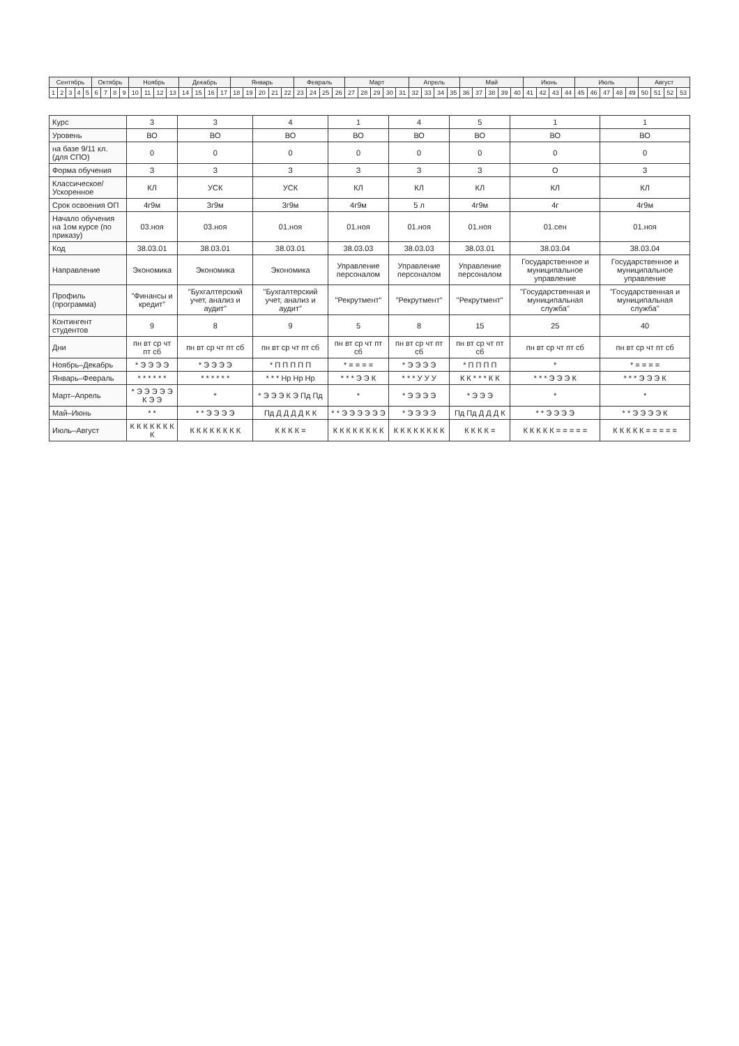| Сентябрь | | | | | Октябрь | | | | Ноябрь | | | | Декабрь | | | | Январь | | | | | Февраль | | | | Март | | | | | Апрель | | | | Май | | | | | Июнь | | | | Июль | | | | | Август | | | |
| --- | --- | --- | --- | --- | --- | --- | --- | --- | --- | --- | --- | --- | --- | --- | --- | --- | --- | --- | --- | --- | --- | --- | --- | --- | --- | --- | --- | --- | --- | --- | --- | --- | --- | --- | --- | --- | --- | --- | --- | --- | --- | --- | --- | --- | --- | --- | --- | --- | --- | --- | --- | --- |
| 1 | 2 | 3 | 4 | 5 | 6 | 7 | 8 | 9 | 10 | 11 | 12 | 13 | 14 | 15 | 16 | 17 | 18 | 19 | 20 | 21 | 22 | 23 | 24 | 25 | 26 | 27 | 28 | 29 | 30 | 31 | 32 | 33 | 34 | 35 | 36 | 37 | 38 | 39 | 40 | 41 | 42 | 43 | 44 | 45 | 46 | 47 | 48 | 49 | 50 | 51 | 52 | 53 |
| Курс | 3 | 3 | 4 | 1 | 4 | 5 | 1 | 1 |
| Уровень | ВО | ВО | ВО | ВО | ВО | ВО | ВО | ВО |
| на базе 9/11 кл. (для СПО) | 0 | 0 | 0 | 0 | 0 | 0 | 0 | 0 |
| Форма обучения | З | З | З | З | З | З | О | З |
| Классическое/ Ускоренное | КЛ | УСК | УСК | КЛ | КЛ | КЛ | КЛ | КЛ |
| Срок освоения ОП | 4г9м | 3г9м | 3г9м | 4г9м | 5 л | 4г9м | 4г | 4г9м |
| Начало обучения на 1ом курсе (по приказу) | 03.ноя | 03.ноя | 01.ноя | 01.ноя | 01.ноя | 01.ноя | 01.сен | 01.ноя |
| Код | 38.03.01 | 38.03.01 | 38.03.01 | 38.03.03 | 38.03.03 | 38.03.01 | 38.03.04 | 38.03.04 |
| Направление | Экономика | Экономика | Экономика | Управление персоналом | Управление персоналом | Управление персоналом | Государственное и муниципальное управление | Государственное и муниципальное управление |
| Профиль (программа) | "Финансы и кредит" | "Бухгалтерский учет, анализ и аудит" | "Бухгалтерский учет, анализ и аудит" | "Рекрутмент" | "Рекрутмент" | "Рекрутмент" | "Государственная и муниципальная служба" | "Государственная и муниципальная служба" |
| Контингент студентов | 9 | 8 | 9 | 5 | 8 | 15 | 25 | 40 |
| Дни | пн вт ср чт пт сб | пн вт ср чт пт сб | пн вт ср чт пт сб | пн вт ср чт пт сб | пн вт ср чт пт сб | пн вт ср чт пт сб | пн вт ср чт пт сб | пн вт ср чт пт сб |
| Ноябрь–Декабрь | * Э Э Э Э | * Э Э Э Э | * П П П П П | * = = = = | * Э Э Э Э | * П П П П | * | * = = = = |
| Январь–Февраль | * * * * * * | * * * * * * | * * * Нр Нр Нр | * * * Э Э К | * * * У У У | К К * * * К К | * * * Э Э Э К | * * * Э Э Э К |
| Март–Апрель | * Э Э Э Э Э К Э Э | * | * Э Э Э К Э Пд Пд | * | * Э Э Э Э | * Э Э Э | * | * |
| Май–Июнь | * * | * * Э Э Э Э | Пд Д Д Д Д К К | * * Э Э Э Э Э Э | * Э Э Э Э | Пд Пд Д Д Д К | * * Э Э Э Э | * * Э Э Э Э К |
| Июль–Август | К К К К К К К К | К К К К К К К К | К К К К = | К К К К К К К К | К К К К К К К К | К К К К = | К К К К К = = = = = | К К К К К = = = = = |